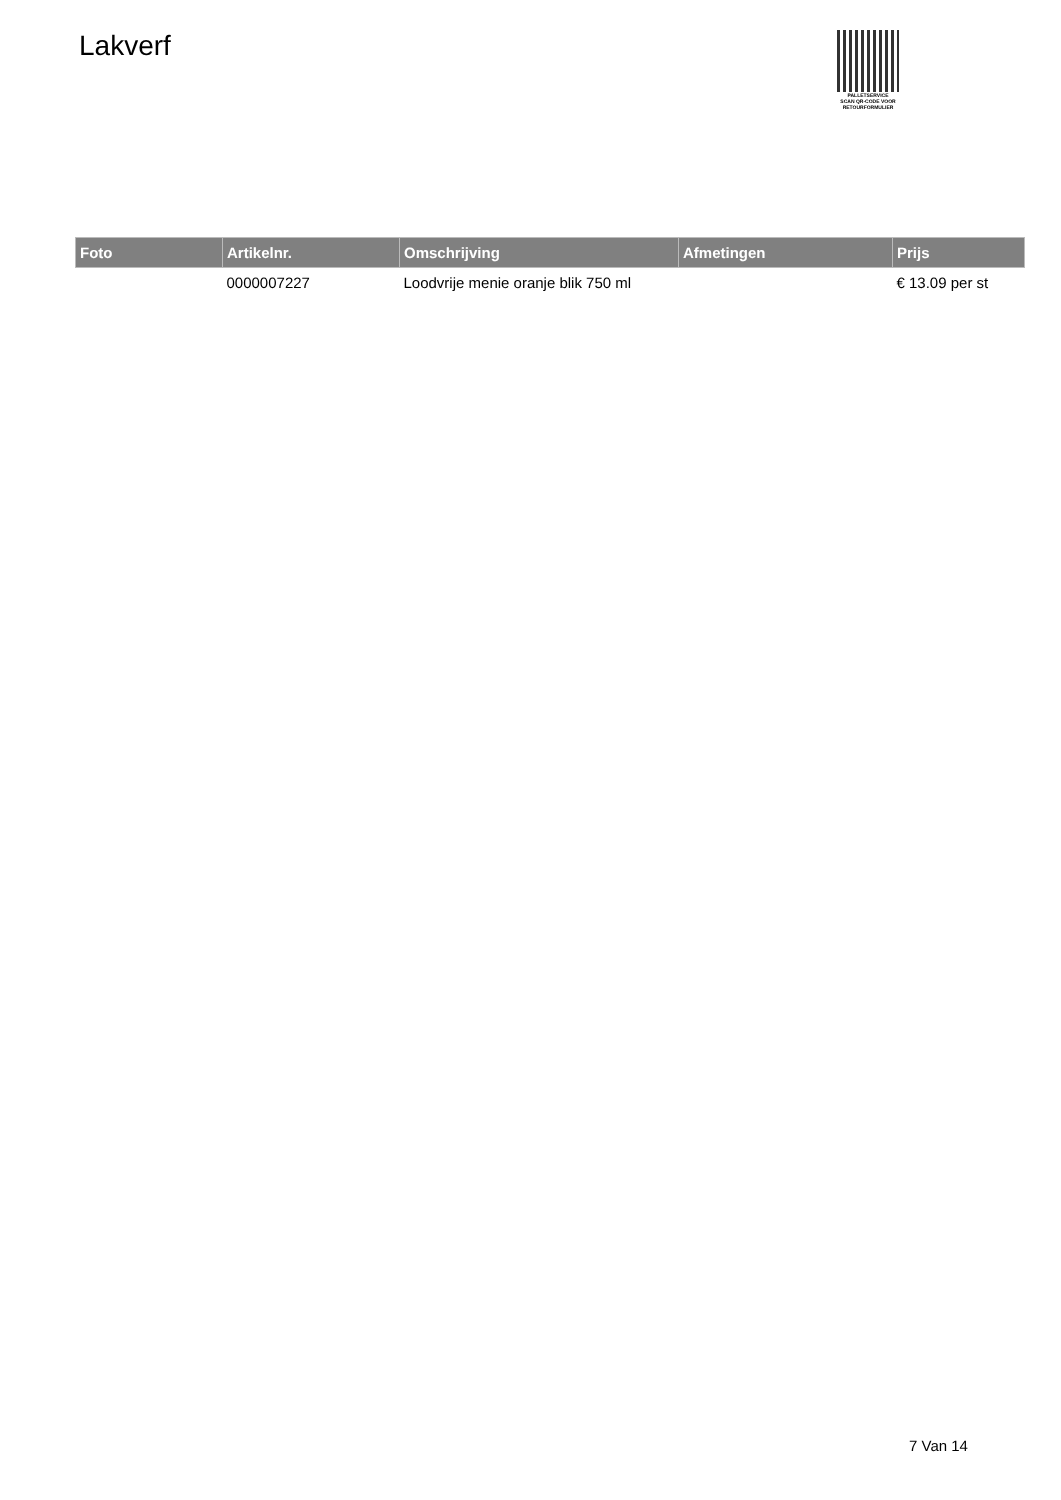Lakverf
PALLETSERVICE
SCAN QR-CODE VOOR
RETOURFORMULIER
| Foto | Artikelnr. | Omschrijving | Afmetingen | Prijs |
| --- | --- | --- | --- | --- |
| | 0000007227 | Loodvrije menie oranje blik 750 ml | | € 13.09 per st |
7 Van 14